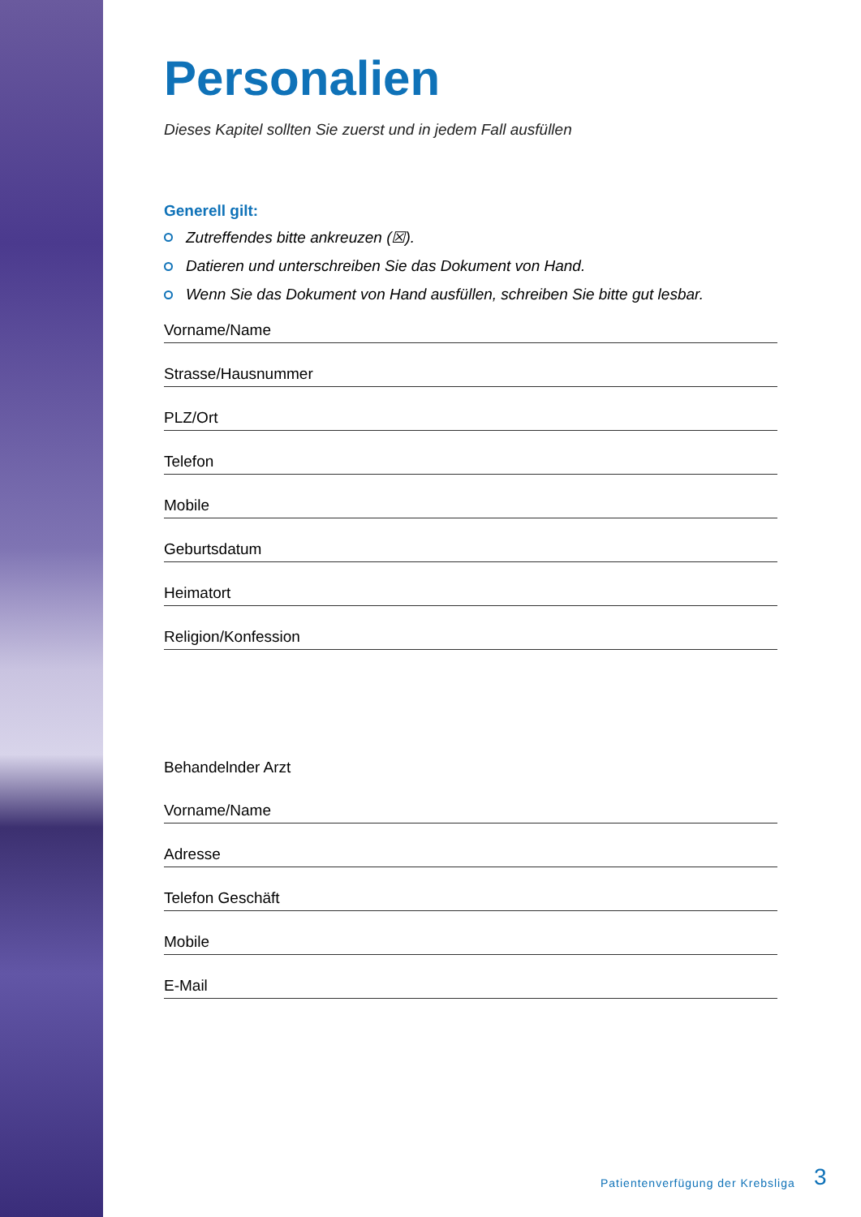Personalien
Dieses Kapitel sollten Sie zuerst und in jedem Fall ausfüllen
Generell gilt:
Zutreffendes bitte ankreuzen (☒).
Datieren und unterschreiben Sie das Dokument von Hand.
Wenn Sie das Dokument von Hand ausfüllen, schreiben Sie bitte gut lesbar.
Vorname/Name
Strasse/Hausnummer
PLZ/Ort
Telefon
Mobile
Geburtsdatum
Heimatort
Religion/Konfession
Behandelnder Arzt
Vorname/Name
Adresse
Telefon Geschäft
Mobile
E-Mail
Patientenverfügung der Krebsliga
3